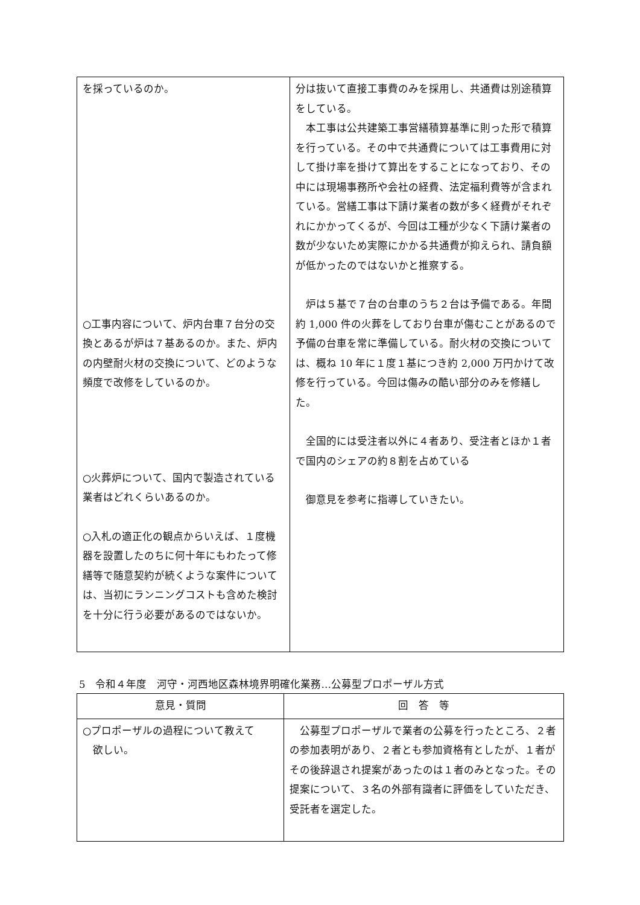| を採っているのか。 ○工事内容について、炉内台車７台分の交換とあるが炉は７基あるのか。また、炉内の内壁耐火材の交換について、どのような頻度で改修をしているのか。 ○火葬炉について、国内で製造されている業者はどれくらいあるのか。 ○入札の適正化の観点からいえば、１度機器を設置したのちに何十年にもわたって修繕等で随意契約が続くような案件については、当初にランニングコストも含めた検討を十分に行う必要があるのではないか。 | 分は抜いて直接工事費のみを採用し、共通費は別途積算をしている。 本工事は公共建築工事営繕積算基準に則った形で積算を行っている。その中で共通費については工事費用に対して掛け率を掛けて算出をすることになっており、その中には現場事務所や会社の経費、法定福利費等が含まれている。営繕工事は下請け業者の数が多く経費がそれぞれにかかってくるが、今回は工種が少なく下請け業者の数が少ないため実際にかかる共通費が抑えられ、請負額が低かったのではないかと推察する。 炉は５基で７台の台車のうち２台は予備である。年間約 1,000 件の火葬をしており台車が傷むことがあるので予備の台車を常に準備している。耐火材の交換については、概ね 10 年に１度１基につき約 2,000 万円かけて改修を行っている。今回は傷みの酷い部分のみを修繕した。 全国的には受注者以外に４者あり、受注者とほか１者で国内のシェアの約８割を占めている 御意見を参考に指導していきたい。 |
5　令和４年度　河守・河西地区森林境界明確化業務…公募型プロポーザル方式
| 意見・質問 | 回 答 等 |
| --- | --- |
| ○プロポーザルの過程について教えて 欲しい。 | 公募型プロポーザルで業者の公募を行ったところ、２者の参加表明があり、２者とも参加資格有としたが、１者がその後辞退され提案があったのは１者のみとなった。その提案について、３名の外部有識者に評価をしていただき、受託者を選定した。 |